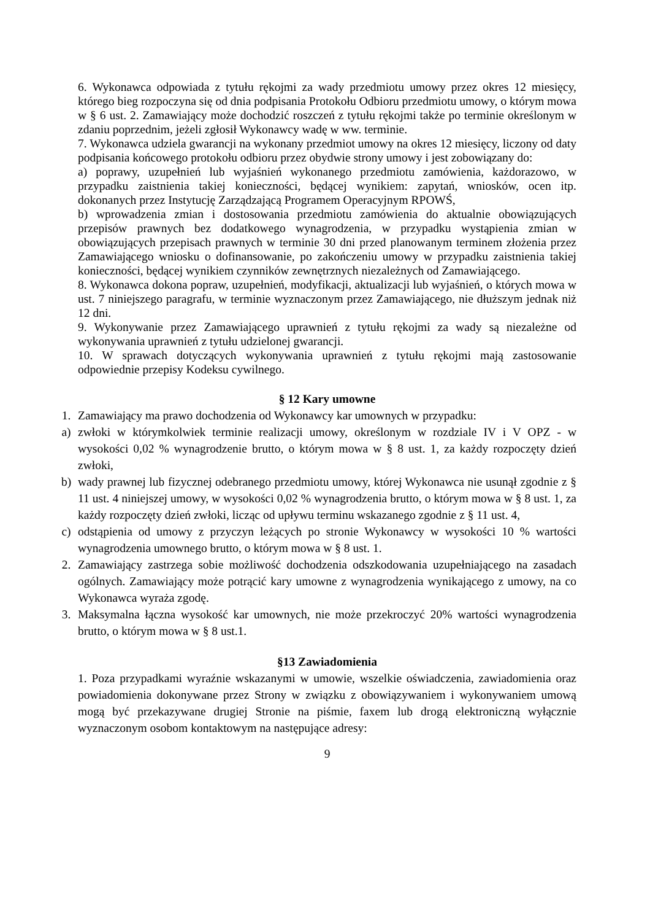6. Wykonawca odpowiada z tytułu rękojmi za wady przedmiotu umowy przez okres 12 miesięcy, którego bieg rozpoczyna się od dnia podpisania Protokołu Odbioru przedmiotu umowy, o którym mowa w § 6 ust. 2. Zamawiający może dochodzić roszczeń z tytułu rękojmi także po terminie określonym w zdaniu poprzednim, jeżeli zgłosił Wykonawcy wadę w ww. terminie.
7. Wykonawca udziela gwarancji na wykonany przedmiot umowy na okres 12 miesięcy, liczony od daty podpisania końcowego protokołu odbioru przez obydwie strony umowy i jest zobowiązany do:
a) poprawy, uzupełnień lub wyjaśnień wykonanego przedmiotu zamówienia, każdorazowo, w przypadku zaistnienia takiej konieczności, będącej wynikiem: zapytań, wniosków, ocen itp. dokonanych przez Instytucję Zarządzającą Programem Operacyjnym RPOWŚ,
b) wprowadzenia zmian i dostosowania przedmiotu zamówienia do aktualnie obowiązujących przepisów prawnych bez dodatkowego wynagrodzenia, w przypadku wystąpienia zmian w obowiązujących przepisach prawnych w terminie 30 dni przed planowanym terminem złożenia przez Zamawiającego wniosku o dofinansowanie, po zakończeniu umowy w przypadku zaistnienia takiej konieczności, będącej wynikiem czynników zewnętrznych niezależnych od Zamawiającego.
8. Wykonawca dokona popraw, uzupełnień, modyfikacji, aktualizacji lub wyjaśnień, o których mowa w ust. 7 niniejszego paragrafu, w terminie wyznaczonym przez Zamawiającego, nie dłuższym jednak niż 12 dni.
9. Wykonywanie przez Zamawiającego uprawnień z tytułu rękojmi za wady są niezależne od wykonywania uprawnień z tytułu udzielonej gwarancji.
10. W sprawach dotyczących wykonywania uprawnień z tytułu rękojmi mają zastosowanie odpowiednie przepisy Kodeksu cywilnego.
§ 12 Kary umowne
1. Zamawiający ma prawo dochodzenia od Wykonawcy kar umownych w przypadku:
a) zwłoki w którymkolwiek terminie realizacji umowy, określonym w rozdziale IV i V OPZ - w wysokości 0,02 % wynagrodzenie brutto, o którym mowa w § 8 ust. 1, za każdy rozpoczęty dzień zwłoki,
b) wady prawnej lub fizycznej odebranego przedmiotu umowy, której Wykonawca nie usunął zgodnie z § 11 ust. 4 niniejszej umowy, w wysokości 0,02 % wynagrodzenia brutto, o którym mowa w § 8 ust. 1, za każdy rozpoczęty dzień zwłoki, licząc od upływu terminu wskazanego zgodnie z § 11 ust. 4,
c) odstąpienia od umowy z przyczyn leżących po stronie Wykonawcy w wysokości 10 % wartości wynagrodzenia umownego brutto, o którym mowa w § 8 ust. 1.
2. Zamawiający zastrzega sobie możliwość dochodzenia odszkodowania uzupełniającego na zasadach ogólnych. Zamawiający może potrącić kary umowne z wynagrodzenia wynikającego z umowy, na co Wykonawca wyraża zgodę.
3. Maksymalna łączna wysokość kar umownych, nie może przekroczyć 20% wartości wynagrodzenia brutto, o którym mowa w § 8 ust.1.
§13 Zawiadomienia
1. Poza przypadkami wyraźnie wskazanymi w umowie, wszelkie oświadczenia, zawiadomienia oraz powiadomienia dokonywane przez Strony w związku z obowiązywaniem i wykonywaniem umową mogą być przekazywane drugiej Stronie na piśmie, faxem lub drogą elektroniczną wyłącznie wyznaczonym osobom kontaktowym na następujące adresy:
9